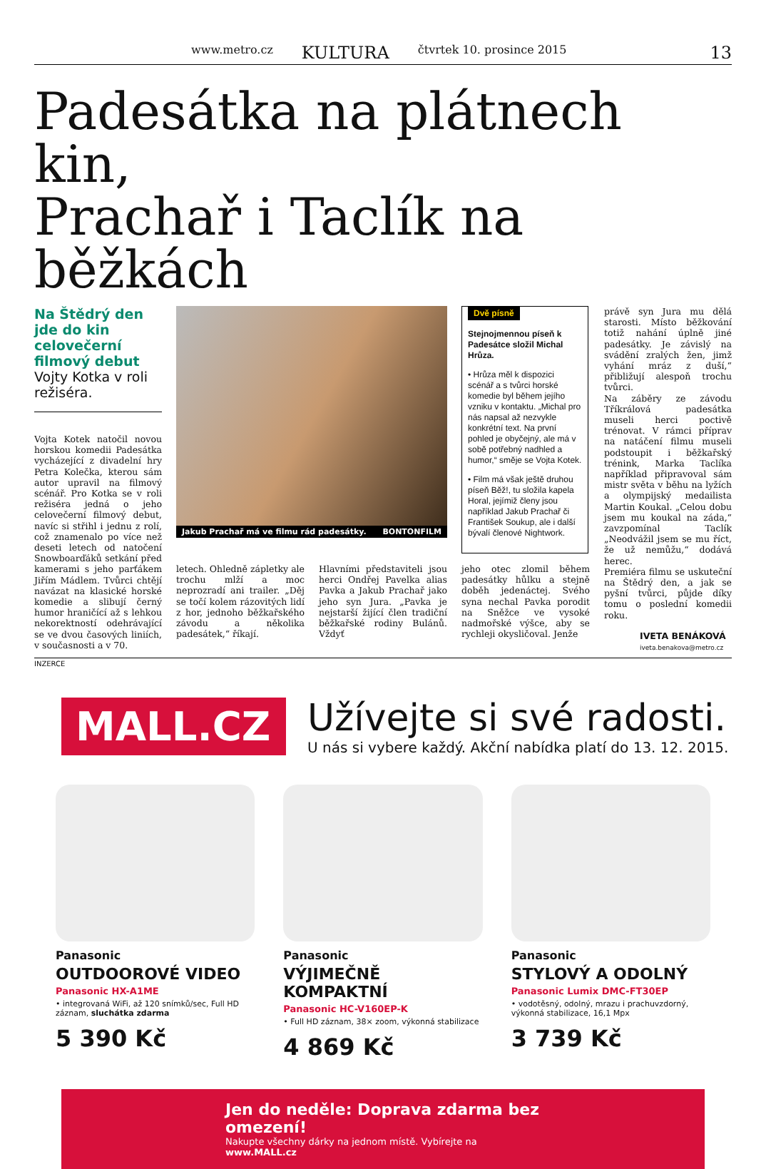www.metro.cz KULTURA čtvrtek 10. prosince 2015
13
Padesátka na plátnech kin,
Prachař i Taclík na běžkách
Na Štědrý den jde do kin celovečerní filmový debut Vojty Kotka v roli režiséra.
Vojta Kotek natočil novou horskou komedii Padesátka vycházející z divadelní hry Petra Kolečka, kterou sám autor upravil na filmový scénář. Pro Kotka se v roli režiséra jedná o jeho celovečerní filmový debut, navíc si střihl i jednu z rolí, což znamenalo po více než deseti letech od natočení Snowboarďáků setkání před kamerami s jeho parťákem Jiřím Mádlem. Tvůrci chtějí navázat na klasické horské komedie a slibují černý humor hraničící až s lehkou nekorektností odehrávající se ve dvou časových liniích, v současnosti a v 70.
Jakub Prachař má ve filmu rád padesátky. BONTONFILM
Dvě písně
Stejnojmennou píseň k Padesátce složil Michal Hrůza.
• Hrůza měl k dispozici scénář a s tvůrci horské komedie byl během jejího vzniku v kontaktu. „Michal pro nás napsal až nezvykle konkrétní text. Na první pohled je obyčejný, ale má v sobě potřebný nadhled a humor,“ směje se Vojta Kotek.
• Film má však ještě druhou píseň Běž!, tu složila kapela Horal, jejímiž členy jsou například Jakub Prachař či František Soukup, ale i další bývalí členové Nightwork.
letech. Ohledně zápletky ale trochu mlží a moc neprozradí ani trailer. „Děj se točí kolem rázovitých lidí z hor, jednoho běžkařského závodu a několika padesátek,“ říkají.
Hlavními představiteli jsou herci Ondřej Pavelka alias Pavka a Jakub Prachař jako jeho syn Jura. „Pavka je nejstarší žijící člen tradiční běžkařské rodiny Bulánů. Vždyť
jeho otec zlomil během padesátky hůlku a stejně doběh jedenáctej. Svého syna nechal Pavka porodit na Sněžce ve vysoké nadmořské výšce, aby se rychleji okysličoval. Jenže
právě syn Jura mu dělá starosti. Místo běžkování totiž nahání úplně jiné padesátky. Je závislý na svádění zralých žen, jimž vyhání mráz z duší,“ přibližují alespoň trochu tvůrci.
Na záběry ze závodu Tříkrálová padesátka museli herci poctivě trénovat. V rámci příprav na natáčení filmu museli podstoupit i běžkařský trénink, Marka Taclíka například připravoval sám mistr světa v běhu na lyžích a olympijský medailista Martin Koukal. „Celou dobu jsem mu koukal na záda,“ zavzpomínal Taclík „Neodvážil jsem se mu říct, že už nemůžu,“ dodává herec.
Premiéra filmu se uskuteční na Štědrý den, a jak se pyšní tvůrci, půjde díky tomu o poslední komedii roku.
IVETA BENÁKOVÁ
iveta.benakova@metro.cz
INZERCE
MALL.CZ
Užívejte si své radosti.
U nás si vybere každý. Akční nabídka platí do 13. 12. 2015.
Panasonic
OUTDOOROVÉ VIDEO
Panasonic HX-A1ME
• integrovaná WiFi, až 120 snímků/sec, Full HD záznam, sluchátka zdarma
5 390 Kč
Panasonic
VÝJIMEČNĚ KOMPAKTNÍ
Panasonic HC-V160EP-K
• Full HD záznam, 38× zoom, výkonná stabilizace
4 869 Kč
Panasonic
STYLOVÝ A ODOLNÝ
Panasonic Lumix DMC-FT30EP
• vodotěsný, odolný, mrazu i prachuvzdorný, výkonná stabilizace, 16,1 Mpx
3 739 Kč
Jen do neděle: Doprava zdarma bez omezení!
Nakupte všechny dárky na jednom místě. Vybírejte na www.MALL.cz